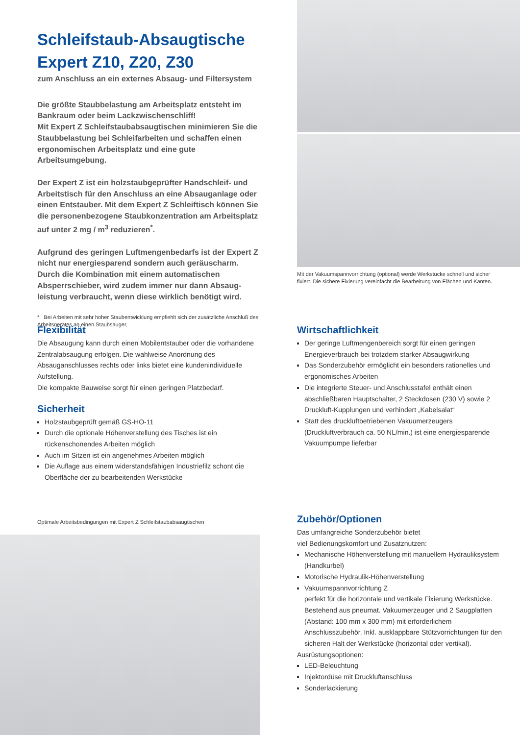Schleifstaub-Absaugtische
Expert Z10, Z20, Z30
zum Anschluss an ein externes Absaug- und Filtersystem
Die größte Staubbelastung am Arbeitsplatz entsteht im Bankraum oder beim Lackzwischenschliff!
Mit Expert Z Schleifstaubabsaugtischen minimieren Sie die Staubbelastung bei Schleifarbeiten und schaffen einen ergonomischen Arbeitsplatz und eine gute Arbeitsumgebung.
Der Expert Z ist ein holzstaubgeprüfter Handschleif- und Arbeitstisch für den Anschluss an eine Absauganlage oder einen Entstauber. Mit dem Expert Z Schleiftisch können Sie die personenbezogene Staubkonzentration am Arbeitsplatz auf unter 2 mg / m<sup>3</sup> reduzieren<sup>*</sup>.
Aufgrund des geringen Luftmengenbedarfs ist der Expert Z nicht nur energiesparend sondern auch geräuscharm. Durch die Kombination mit einem automatischen Absperrschieber, wird zudem immer nur dann Absaug­leistung verbraucht, wenn diese wirklich benötigt wird.
* Bei Arbeiten mit sehr hoher Staubentwicklung empfiehlt sich der zusätzliche Anschluß des Arbeitsgerätes an einen Staubsauger.
Flexibilität
Die Absaugung kann durch einen Mobilentstauber oder die vorhandene Zentralabsaugung erfolgen. Die wahlweise Anordnung des Absauganschlusses rechts oder links bietet eine kundenindividuelle Aufstellung.
Die kompakte Bauweise sorgt für einen geringen Platzbedarf.
Sicherheit
Holzstaubgeprüft gemäß GS-HO-11
Durch die optionale Höhenverstellung des Tisches ist ein rückenschonendes Arbeiten möglich
Auch im Sitzen ist ein angenehmes Arbeiten möglich
Die Auflage aus einem widerstandsfähigen Industriefilz schont die Oberfläche der zu bearbeitenden Werkstücke
Optimale Arbeitsbedingungen mit Expert Z Schleifstaubabsaugtischen
Mit der Vakuumspannvorrichtung (optional) werde Werkstücke schnell und sicher fixiert. Die sichere Fixierung vereinfacht die Bearbeitung von Flächen und Kanten.
Wirtschaftlichkeit
Der geringe Luftmengenbereich sorgt für einen geringen Energieverbrauch bei trotzdem starker Absaugwirkung
Das Sonderzubehör ermöglicht ein besonders rationelles und ergonomisches Arbeiten
Die integrierte Steuer- und Anschlusstafel enthält einen abschließbaren Hauptschalter, 2 Steckdosen (230 V) sowie 2 Druckluft-Kupplungen und verhindert „Kabelsalat“
Statt des druckluftbetriebenen Vakuumerzeugers (Druckluftverbrauch ca. 50 NL/min.) ist eine energiesparende Vakuumpumpe lieferbar
Zubehör/Optionen
Das umfangreiche Sonderzubehör bietet
viel Bedienungskomfort und Zusatznutzen:
Mechanische Höhenverstellung mit manuellem Hydrauliksystem (Handkurbel)
Motorische Hydraulik-Höhenverstellung
Vakuumspannvorrichtung Z
perfekt für die horizontale und vertikale Fixierung Werkstücke. Bestehend aus pneumat. Vakuumerzeuger und 2 Saugplatten (Abstand: 100 mm x 300 mm) mit erforderlichem Anschlusszubehör. Inkl. ausklappbare Stützvorrichtungen für den sicheren Halt der Werkstücke (horizontal oder vertikal).
Ausrüstungsoptionen:
LED-Beleuchtung
Injektordüse mit Druckluftanschluss
Sonderlackierung